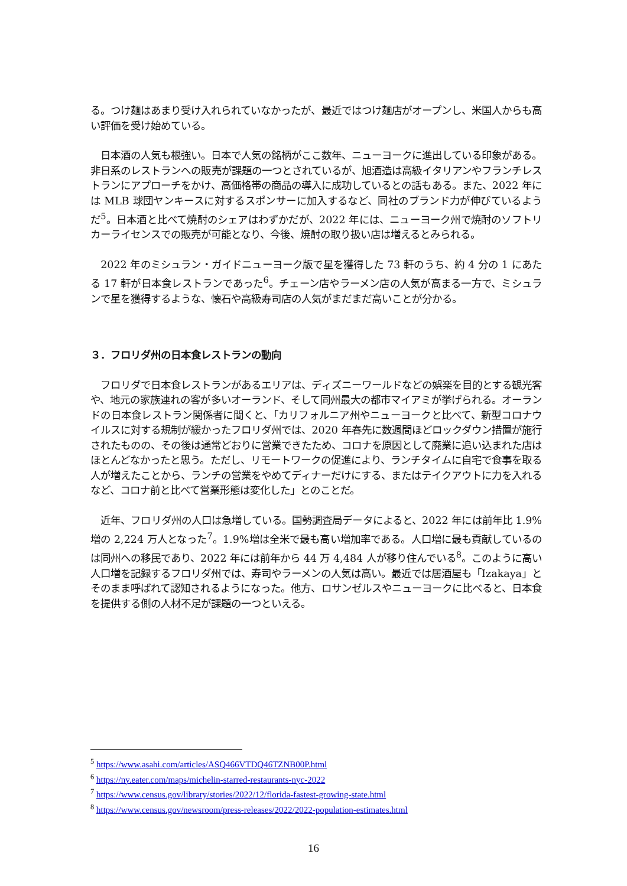る。つけ麺はあまり受け入れられていなかったが、最近ではつけ麺店がオープンし、米国人からも高い評価を受け始めている。
　日本酒の人気も根強い。日本で人気の銘柄がここ数年、ニューヨークに進出している印象がある。非日系のレストランへの販売が課題の一つとされているが、旭酒造は高級イタリアンやフランチレストランにアプローチをかけ、高価格帯の商品の導入に成功しているとの話もある。また、2022 年には MLB 球団ヤンキースに対するスポンサーに加入するなど、同社のブランド力が伸びているようだ<sup>5</sup>。日本酒と比べて焼酎のシェアはわずかだが、2022 年には、ニューヨーク州で焼酎のソフトリカーライセンスでの販売が可能となり、今後、焼酎の取り扱い店は増えるとみられる。
　2022 年のミシュラン・ガイドニューヨーク版で星を獲得した 73 軒のうち、約 4 分の 1 にあたる 17 軒が日本食レストランであった<sup>6</sup>。チェーン店やラーメン店の人気が高まる一方で、ミシュランで星を獲得するような、懐石や高級寿司店の人気がまだまだ高いことが分かる。
３．フロリダ州の日本食レストランの動向
　フロリダで日本食レストランがあるエリアは、ディズニーワールドなどの娯楽を目的とする観光客や、地元の家族連れの客が多いオーランド、そして同州最大の都市マイアミが挙げられる。オーランドの日本食レストラン関係者に聞くと、「カリフォルニア州やニューヨークと比べて、新型コロナウイルスに対する規制が緩かったフロリダ州では、2020 年春先に数週間ほどロックダウン措置が施行されたものの、その後は通常どおりに営業できたため、コロナを原因として廃業に追い込まれた店はほとんどなかったと思う。ただし、リモートワークの促進により、ランチタイムに自宅で食事を取る人が増えたことから、ランチの営業をやめてディナーだけにする、またはテイクアウトに力を入れるなど、コロナ前と比べて営業形態は変化した」とのことだ。
　近年、フロリダ州の人口は急増している。国勢調査局データによると、2022 年には前年比 1.9%増の 2,224 万人となった<sup>7</sup>。1.9%増は全米で最も高い増加率である。人口増に最も貢献しているのは同州への移民であり、2022 年には前年から 44 万 4,484 人が移り住んでいる<sup>8</sup>。このように高い人口増を記録するフロリダ州では、寿司やラーメンの人気は高い。最近では居酒屋も「Izakaya」とそのまま呼ばれて認知されるようになった。他方、ロサンゼルスやニューヨークに比べると、日本食を提供する側の人材不足が課題の一つといえる。
<sup>5</sup> https://www.asahi.com/articles/ASQ466VTDQ46TZNB00P.html
<sup>6</sup> https://ny.eater.com/maps/michelin-starred-restaurants-nyc-2022
<sup>7</sup> https://www.census.gov/library/stories/2022/12/florida-fastest-growing-state.html
<sup>8</sup> https://www.census.gov/newsroom/press-releases/2022/2022-population-estimates.html
16